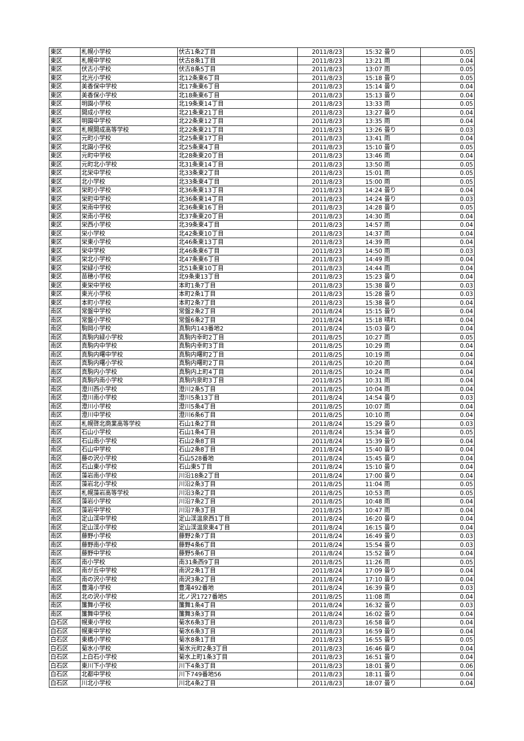| 東区 | 札幌小学校 | 伏古1条2丁目 | 2011/8/23 | 15:32 | 曇り | 0.05 |
| 東区 | 札幌中学校 | 伏古8条1丁目 | 2011/8/23 | 13:21 | 雨 | 0.04 |
| 東区 | 伏古小学校 | 伏古8条5丁目 | 2011/8/23 | 13:07 | 雨 | 0.05 |
| 東区 | 北光小学校 | 北12条東6丁目 | 2011/8/23 | 15:18 | 曇り | 0.05 |
| 東区 | 美香保中学校 | 北17条東6丁目 | 2011/8/23 | 15:14 | 曇り | 0.04 |
| 東区 | 美香保小学校 | 北18条東6丁目 | 2011/8/23 | 15:13 | 曇り | 0.04 |
| 東区 | 明園小学校 | 北19条東14丁目 | 2011/8/23 | 13:33 | 雨 | 0.05 |
| 東区 | 開成小学校 | 北21条東21丁目 | 2011/8/23 | 13:27 | 曇り | 0.04 |
| 東区 | 明園中学校 | 北22条東12丁目 | 2011/8/23 | 13:35 | 雨 | 0.04 |
| 東区 | 札幌開成高等学校 | 北22条東21丁目 | 2011/8/23 | 13:26 | 曇り | 0.03 |
| 東区 | 元町小学校 | 北25条東17丁目 | 2011/8/23 | 13:41 | 雨 | 0.04 |
| 東区 | 北園小学校 | 北25条東4丁目 | 2011/8/23 | 15:10 | 曇り | 0.05 |
| 東区 | 元町中学校 | 北28条東20丁目 | 2011/8/23 | 13:46 | 雨 | 0.04 |
| 東区 | 元町北小学校 | 北31条東14丁目 | 2011/8/23 | 13:50 | 雨 | 0.05 |
| 東区 | 北栄中学校 | 北33条東2丁目 | 2011/8/23 | 15:01 | 雨 | 0.05 |
| 東区 | 北小学校 | 北33条東4丁目 | 2011/8/23 | 15:00 | 雨 | 0.05 |
| 東区 | 栄町小学校 | 北36条東13丁目 | 2011/8/23 | 14:24 | 曇り | 0.04 |
| 東区 | 栄町中学校 | 北36条東14丁目 | 2011/8/23 | 14:24 | 曇り | 0.03 |
| 東区 | 栄南中学校 | 北36条東16丁目 | 2011/8/23 | 14:28 | 曇り | 0.05 |
| 東区 | 栄南小学校 | 北37条東20丁目 | 2011/8/23 | 14:30 | 雨 | 0.04 |
| 東区 | 栄西小学校 | 北39条東4丁目 | 2011/8/23 | 14:57 | 雨 | 0.04 |
| 東区 | 栄小学校 | 北42条東10丁目 | 2011/8/23 | 14:37 | 雨 | 0.04 |
| 東区 | 栄東小学校 | 北46条東13丁目 | 2011/8/23 | 14:39 | 雨 | 0.04 |
| 東区 | 栄中学校 | 北46条東6丁目 | 2011/8/23 | 14:50 | 雨 | 0.03 |
| 東区 | 栄北小学校 | 北47条東6丁目 | 2011/8/23 | 14:49 | 雨 | 0.04 |
| 東区 | 栄緑小学校 | 北51条東10丁目 | 2011/8/23 | 14:44 | 雨 | 0.04 |
| 東区 | 苗穂小学校 | 北9条東13丁目 | 2011/8/23 | 15:23 | 曇り | 0.04 |
| 東区 | 東栄中学校 | 本町1条7丁目 | 2011/8/23 | 15:38 | 曇り | 0.03 |
| 東区 | 東光小学校 | 本町2条1丁目 | 2011/8/23 | 15:28 | 曇り | 0.03 |
| 東区 | 本町小学校 | 本町2条7丁目 | 2011/8/23 | 15:38 | 曇り | 0.04 |
| 南区 | 常盤中学校 | 常盤2条2丁目 | 2011/8/24 | 15:15 | 曇り | 0.04 |
| 南区 | 常盤小学校 | 常盤6条2丁目 | 2011/8/24 | 15:18 | 晴れ | 0.04 |
| 南区 | 駒岡小学校 | 真駒内143番地2 | 2011/8/24 | 15:03 | 曇り | 0.04 |
| 南区 | 真駒内緑小学校 | 真駒内幸町2丁目 | 2011/8/25 | 10:27 | 雨 | 0.05 |
| 南区 | 真駒内中学校 | 真駒内幸町3丁目 | 2011/8/25 | 10:29 | 雨 | 0.04 |
| 南区 | 真駒内曙中学校 | 真駒内曙町2丁目 | 2011/8/25 | 10:19 | 雨 | 0.04 |
| 南区 | 真駒内曙小学校 | 真駒内曙町2丁目 | 2011/8/25 | 10:20 | 雨 | 0.04 |
| 南区 | 真駒内小学校 | 真駒内上町4丁目 | 2011/8/25 | 10:24 | 雨 | 0.04 |
| 南区 | 真駒内南小学校 | 真駒内泉町3丁目 | 2011/8/25 | 10:31 | 雨 | 0.04 |
| 南区 | 澄川西小学校 | 澄川2条5丁目 | 2011/8/25 | 10:04 | 雨 | 0.04 |
| 南区 | 澄川南小学校 | 澄川5条13丁目 | 2011/8/24 | 14:54 | 曇り | 0.03 |
| 南区 | 澄川小学校 | 澄川5条4丁目 | 2011/8/25 | 10:07 | 雨 | 0.04 |
| 南区 | 澄川中学校 | 澄川6条6丁目 | 2011/8/25 | 10:10 | 雨 | 0.04 |
| 南区 | 札幌啓北商業高等学校 | 石山1条2丁目 | 2011/8/24 | 15:29 | 曇り | 0.03 |
| 南区 | 石山小学校 | 石山1条4丁目 | 2011/8/24 | 15:34 | 曇り | 0.05 |
| 南区 | 石山南小学校 | 石山2条8丁目 | 2011/8/24 | 15:39 | 曇り | 0.04 |
| 南区 | 石山中学校 | 石山2条8丁目 | 2011/8/24 | 15:40 | 曇り | 0.04 |
| 南区 | 藤の沢小学校 | 石山528番地 | 2011/8/24 | 15:45 | 曇り | 0.04 |
| 南区 | 石山東小学校 | 石山東5丁目 | 2011/8/24 | 15:10 | 曇り | 0.04 |
| 南区 | 藻岩南小学校 | 川沿18条2丁目 | 2011/8/24 | 17:00 | 曇り | 0.04 |
| 南区 | 藻岩北小学校 | 川沿2条3丁目 | 2011/8/25 | 11:04 | 雨 | 0.05 |
| 南区 | 札幌藻岩高等学校 | 川沿3条2丁目 | 2011/8/25 | 10:53 | 雨 | 0.05 |
| 南区 | 藻岩小学校 | 川沿7条2丁目 | 2011/8/25 | 10:48 | 雨 | 0.04 |
| 南区 | 藻岩中学校 | 川沿7条3丁目 | 2011/8/25 | 10:47 | 雨 | 0.04 |
| 南区 | 定山渓中学校 | 定山渓温泉西1丁目 | 2011/8/24 | 16:20 | 曇り | 0.04 |
| 南区 | 定山渓小学校 | 定山渓温泉東4丁目 | 2011/8/24 | 16:15 | 曇り | 0.04 |
| 南区 | 藤野小学校 | 藤野2条7丁目 | 2011/8/24 | 16:49 | 曇り | 0.03 |
| 南区 | 藤野南小学校 | 藤野4条6丁目 | 2011/8/24 | 15:54 | 曇り | 0.03 |
| 南区 | 藤野中学校 | 藤野5条6丁目 | 2011/8/24 | 15:52 | 曇り | 0.04 |
| 南区 | 南小学校 | 南31条西9丁目 | 2011/8/25 | 11:26 | 雨 | 0.05 |
| 南区 | 南が丘中学校 | 南沢2条1丁目 | 2011/8/24 | 17:09 | 曇り | 0.04 |
| 南区 | 南の沢小学校 | 南沢3条2丁目 | 2011/8/24 | 17:10 | 曇り | 0.04 |
| 南区 | 豊滝小学校 | 豊滝492番地 | 2011/8/24 | 16:39 | 曇り | 0.03 |
| 南区 | 北の沢小学校 | 北ノ沢1727番地5 | 2011/8/25 | 11:08 | 雨 | 0.04 |
| 南区 | 簾舞小学校 | 簾舞1条4丁目 | 2011/8/24 | 16:32 | 曇り | 0.03 |
| 南区 | 簾舞中学校 | 簾舞3条3丁目 | 2011/8/24 | 16:02 | 曇り | 0.04 |
| 白石区 | 幌東小学校 | 菊水6条3丁目 | 2011/8/23 | 16:58 | 曇り | 0.04 |
| 白石区 | 幌東中学校 | 菊水6条3丁目 | 2011/8/23 | 16:59 | 曇り | 0.04 |
| 白石区 | 東橋小学校 | 菊水8条1丁目 | 2011/8/23 | 16:55 | 曇り | 0.05 |
| 白石区 | 菊水小学校 | 菊水元町2条3丁目 | 2011/8/23 | 16:46 | 曇り | 0.04 |
| 白石区 | 上白石小学校 | 菊水上町1条3丁目 | 2011/8/23 | 16:51 | 曇り | 0.04 |
| 白石区 | 東川下小学校 | 川下4条3丁目 | 2011/8/23 | 18:01 | 曇り | 0.06 |
| 白石区 | 北都中学校 | 川下749番地56 | 2011/8/23 | 18:11 | 曇り | 0.04 |
| 白石区 | 川北小学校 | 川北4条2丁目 | 2011/8/23 | 18:07 | 曇り | 0.04 |